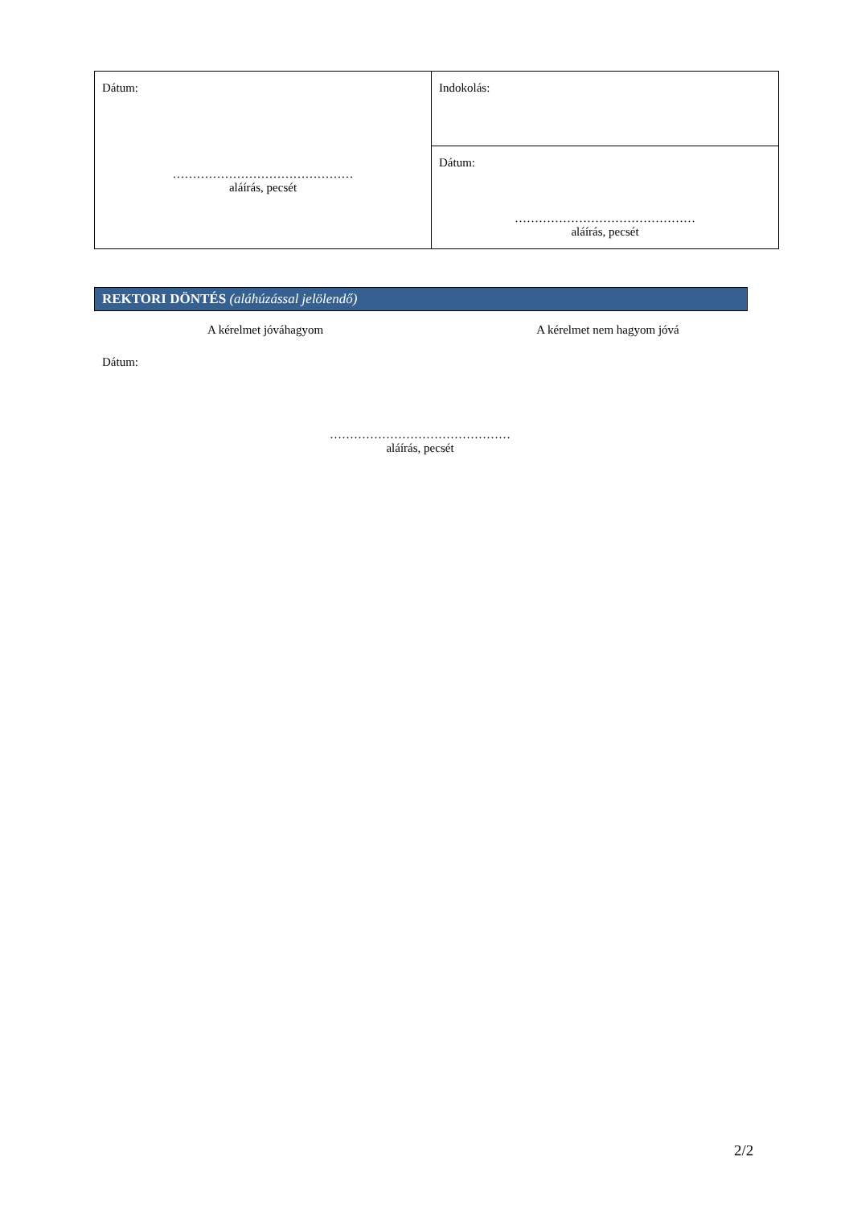| Dátum: ……………………………………… aláírás, pecsét | Indokolás: |
| | Dátum: ……………………………………… aláírás, pecsét |
REKTORI DÖNTÉS (aláhúzással jelölendő)
A kérelmet jóváhagyom A kérelmet nem hagyom jóvá
Dátum:
………………………………………
aláírás, pecsét
2/2